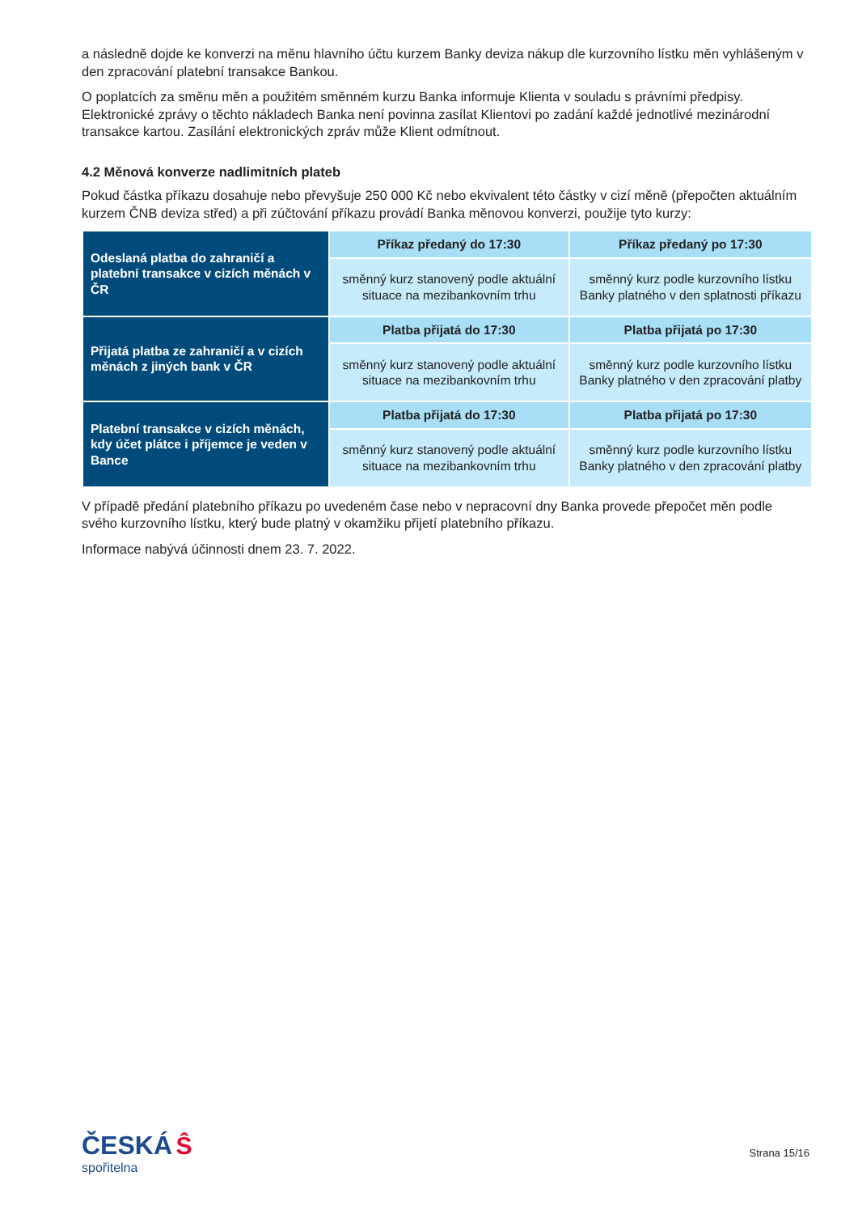a následně dojde ke konverzi na měnu hlavního účtu kurzem Banky deviza nákup dle kurzovního lístku měn vyhlášeným v den zpracování platební transakce Bankou.
O poplatcích za směnu měn a použitém směnném kurzu Banka informuje Klienta v souladu s právními předpisy. Elektronické zprávy o těchto nákladech Banka není povinna zasílat Klientovi po zadání každé jednotlivé mezinárodní transakce kartou. Zasílání elektronických zpráv může Klient odmítnout.
4.2 Měnová konverze nadlimitních plateb
Pokud částka příkazu dosahuje nebo převyšuje 250 000 Kč nebo ekvivalent této částky v cizí měně (přepočten aktuálním kurzem ČNB deviza střed) a při zúčtování příkazu provádí Banka měnovou konverzi, použije tyto kurzy:
| Odeslaná platba do zahraničí a platební transakce v cizích měnách v ČR | Příkaz předaný do 17:30 | Příkaz předaný po 17:30 |
| | směnný kurz stanovený podle aktuální situace na mezibankovním trhu | směnný kurz podle kurzovního lístku Banky platného v den splatnosti příkazu |
| Přijatá platba ze zahraničí a v cizích měnách z jiných bank v ČR | Platba přijatá do 17:30 | Platba přijatá po 17:30 |
| | směnný kurz stanovený podle aktuální situace na mezibankovním trhu | směnný kurz podle kurzovního lístku Banky platného v den zpracování platby |
| Platební transakce v cizích měnách, kdy účet plátce i příjemce je veden v Bance | Platba přijatá do 17:30 | Platba přijatá po 17:30 |
| | směnný kurz stanovený podle aktuální situace na mezibankovním trhu | směnný kurz podle kurzovního lístku Banky platného v den zpracování platby |
V případě předání platebního příkazu po uvedeném čase nebo v nepracovní dny Banka provede přepočet měn podle svého kurzovního lístku, který bude platný v okamžiku přijetí platebního příkazu.
Informace nabývá účinnosti dnem 23. 7. 2022.
ČESKÁ Ŝ
spořitelna
Strana 15/16